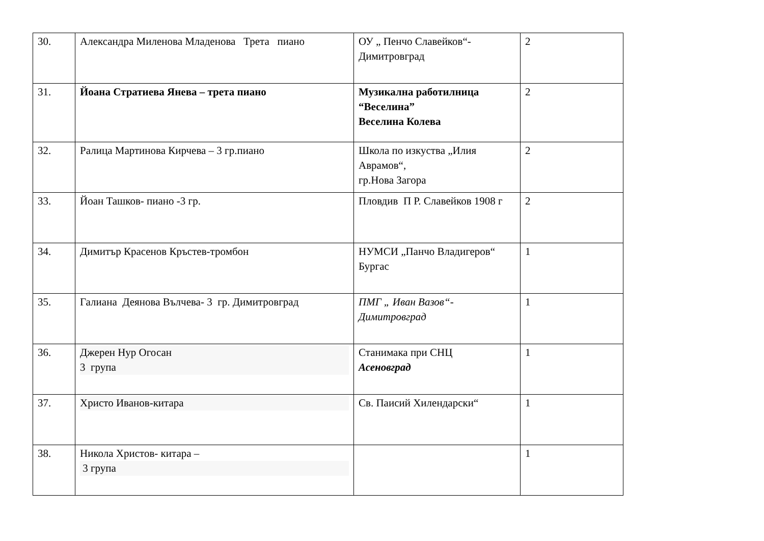| 30. | Александра Миленова Младенова Трета пиано | ОУ „ Пенчо Славейков“- Димитровград | 2 |
| 31. | Йоана Стратиева Янева – трета пиано | Музикална работилница “Веселина” Веселина Колева | 2 |
| 32. | Ралица Мартинова Кирчева – 3 гр.пиано | Школа по изкуства „Илия Аврамов“, гр.Нова Загора | 2 |
| 33. | Йоан Ташков- пиано -3 гр. | Пловдив П Р. Славейков 1908 г | 2 |
| 34. | Димитър Красенов Кръстев-тромбон | НУМСИ „Панчо Владигеров“ Бургас | 1 |
| 35. | Галиана Деянова Вълчева- 3 гр. Димитровград | ПМГ „ Иван Вазов“- Димитровград | 1 |
| 36. | Джерен Нур Огосан 3 група | Станимака при СНЦ Асеновград | 1 |
| 37. | Христо Иванов-китара | Св. Паисий Хилендарски“ | 1 |
| 38. | Никола Христов- китара – 3 група | | 1 |